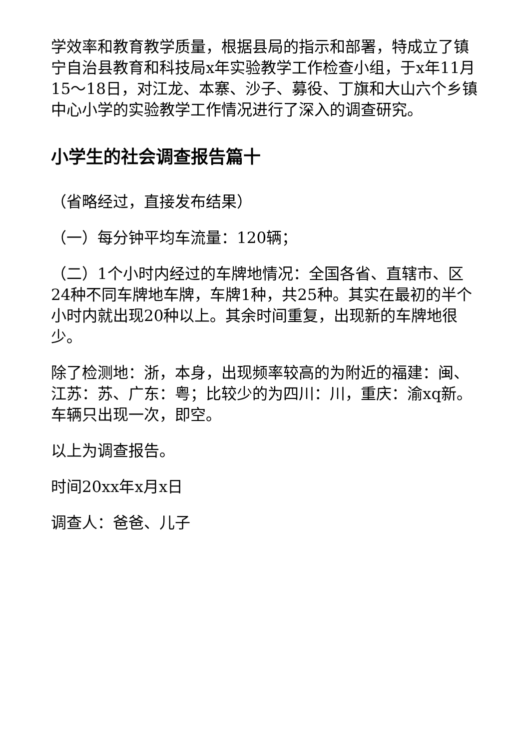学效率和教育教学质量，根据县局的指示和部署，特成立了镇宁自治县教育和科技局x年实验教学工作检查小组，于x年11月15～18日，对江龙、本寨、沙子、募役、丁旗和大山六个乡镇中心小学的实验教学工作情况进行了深入的调查研究。
小学生的社会调查报告篇十
（省略经过，直接发布结果）
（一）每分钟平均车流量：120辆；
（二）1个小时内经过的车牌地情况：全国各省、直辖市、区24种不同车牌地车牌，车牌1种，共25种。其实在最初的半个小时内就出现20种以上。其余时间重复，出现新的车牌地很少。
除了检测地：浙，本身，出现频率较高的为附近的福建：闽、江苏：苏、广东：粤；比较少的为四川：川，重庆：渝xq新。车辆只出现一次，即空。
以上为调查报告。
时间20xx年x月x日
调查人：爸爸、儿子